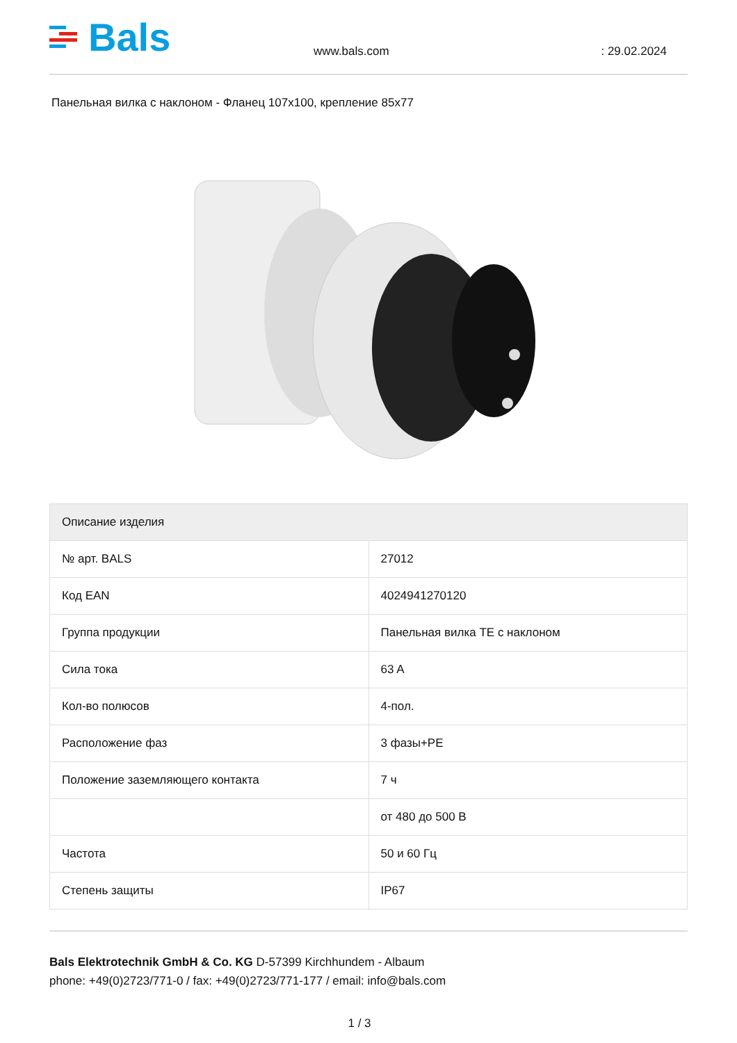Bals
www.bals.com
: 29.02.2024
Панельная вилка с наклоном - Фланец 107x100, крепление 85x77
| Описание изделия | |
| --- | --- |
| № арт. BALS | 27012 |
| Код EAN | 4024941270120 |
| Группа продукции | Панельная вилка TE с наклоном |
| Сила тока | 63 A |
| Кол-во полюсов | 4-пол. |
| Расположение фаз | 3 фазы+PE |
| Положение заземляющего контакта | 7 ч |
| | от 480 до 500 В |
| Частота | 50 и 60 Гц |
| Степень защиты | IP67 |
Bals Elektrotechnik GmbH & Co. KG D-57399 Kirchhundem - Albaum
phone: +49(0)2723/771-0 / fax: +49(0)2723/771-177 / email: info@bals.com
1 / 3